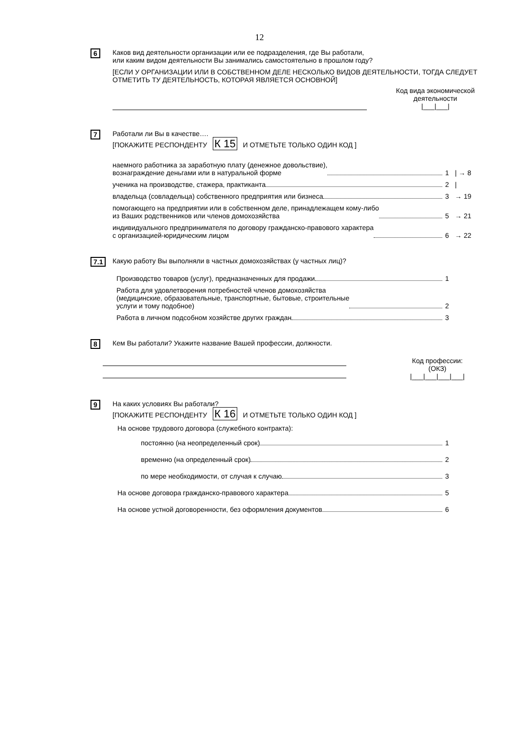12
6
Каков вид деятельности организации или ее подразделения, где Вы работали,
или каким видом деятельности Вы занимались самостоятельно в прошлом году?
[ЕСЛИ У ОРГАНИЗАЦИИ ИЛИ В СОБСТВЕННОМ ДЕЛЕ НЕСКОЛЬКО ВИДОВ ДЕЯТЕЛЬНОСТИ, ТОГДА СЛЕДУЕТ ОТМЕТИТЬ ТУ ДЕЯТЕЛЬНОСТЬ, КОТОРАЯ ЯВЛЯЕТСЯ ОСНОВНОЙ]
Код вида экономической деятельности
|___|___|
7
Работали ли Вы в качестве….
[ПОКАЖИТЕ РЕСПОНДЕНТУ К 15 И ОТМЕТЬТЕ ТОЛЬКО ОДИН КОД ]
наемного работника за заработную плату (денежное довольствие),
вознаграждение деньгами или в натуральной форме
1 | → 8
ученика на производстве, стажера, практиканта
2 |
владельца (совладельца) собственного предприятия или бизнеса
3 → 19
помогающего на предприятии или в собственном деле, принадлежащем кому-либо
из Ваших родственников или членов домохозяйства
5 → 21
индивидуального предпринимателя по договору гражданско-правового характера
с организацией-юридическим лицом
6 → 22
7.1
Какую работу Вы выполняли в частных домохозяйствах (у частных лиц)?
Производство товаров (услуг), предназначенных для продажи
1
Работа для удовлетворения потребностей членов домохозяйства
(медицинские, образовательные, транспортные, бытовые, строительные
услуги и тому подобное)
2
Работа в личном подсобном хозяйстве других граждан
3
8
Кем Вы работали? Укажите название Вашей профессии, должности.
Код профессии:
(ОКЗ)
|___|___|___|___|
9
На каких условиях Вы работали?
[ПОКАЖИТЕ РЕСПОНДЕНТУ К 16 И ОТМЕТЬТЕ ТОЛЬКО ОДИН КОД ]
На основе трудового договора (служебного контракта):
постоянно (на неопределенный срок)
1
временно (на определенный срок)
2
по мере необходимости, от случая к случаю
3
На основе договора гражданско-правового характера
5
На основе устной договоренности, без оформления документов
6